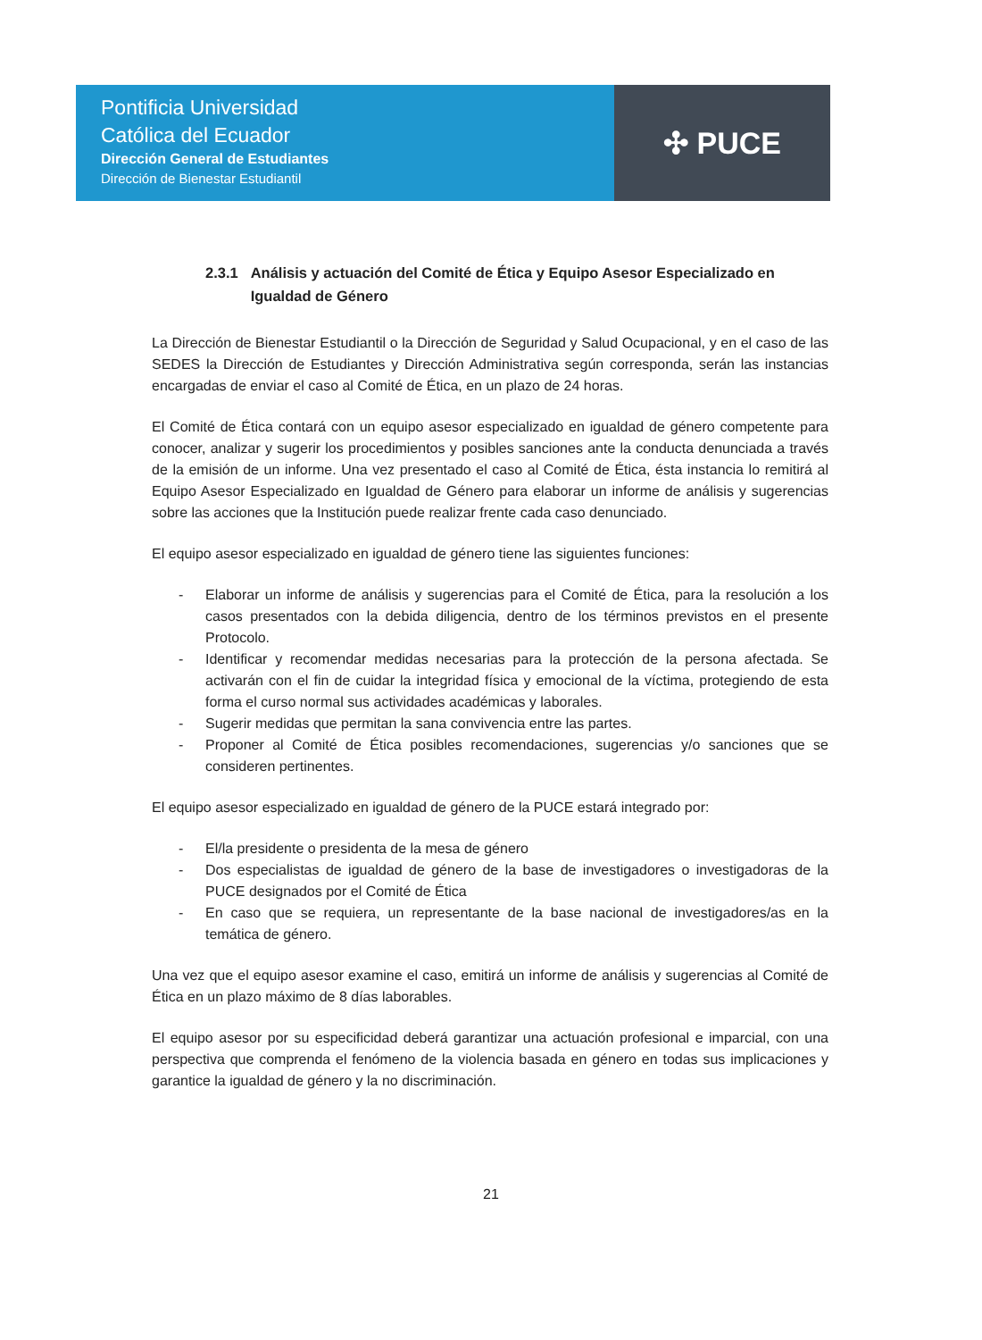Pontificia Universidad
Católica del Ecuador
Dirección General de Estudiantes
Dirección de Bienestar Estudiantil
✣ PUCE
2.3.1 Análisis y actuación del Comité de Ética y Equipo Asesor Especializado en Igualdad de Género
La Dirección de Bienestar Estudiantil o la Dirección de Seguridad y Salud Ocupacional, y en el caso de las SEDES la Dirección de Estudiantes y Dirección Administrativa según corresponda, serán las instancias encargadas de enviar el caso al Comité de Ética, en un plazo de 24 horas.
El Comité de Ética contará con un equipo asesor especializado en igualdad de género competente para conocer, analizar y sugerir los procedimientos y posibles sanciones ante la conducta denunciada a través de la emisión de un informe. Una vez presentado el caso al Comité de Ética, ésta instancia lo remitirá al Equipo Asesor Especializado en Igualdad de Género para elaborar un informe de análisis y sugerencias sobre las acciones que la Institución puede realizar frente cada caso denunciado.
El equipo asesor especializado en igualdad de género tiene las siguientes funciones:
- Elaborar un informe de análisis y sugerencias para el Comité de Ética, para la resolución a los casos presentados con la debida diligencia, dentro de los términos previstos en el presente Protocolo.
- Identificar y recomendar medidas necesarias para la protección de la persona afectada. Se activarán con el fin de cuidar la integridad física y emocional de la víctima, protegiendo de esta forma el curso normal sus actividades académicas y laborales.
- Sugerir medidas que permitan la sana convivencia entre las partes.
- Proponer al Comité de Ética posibles recomendaciones, sugerencias y/o sanciones que se consideren pertinentes.
El equipo asesor especializado en igualdad de género de la PUCE estará integrado por:
- El/la presidente o presidenta de la mesa de género
- Dos especialistas de igualdad de género de la base de investigadores o investigadoras de la PUCE designados por el Comité de Ética
- En caso que se requiera, un representante de la base nacional de investigadores/as en la temática de género.
Una vez que el equipo asesor examine el caso, emitirá un informe de análisis y sugerencias al Comité de Ética en un plazo máximo de 8 días laborables.
El equipo asesor por su especificidad deberá garantizar una actuación profesional e imparcial, con una perspectiva que comprenda el fenómeno de la violencia basada en género en todas sus implicaciones y garantice la igualdad de género y la no discriminación.
21